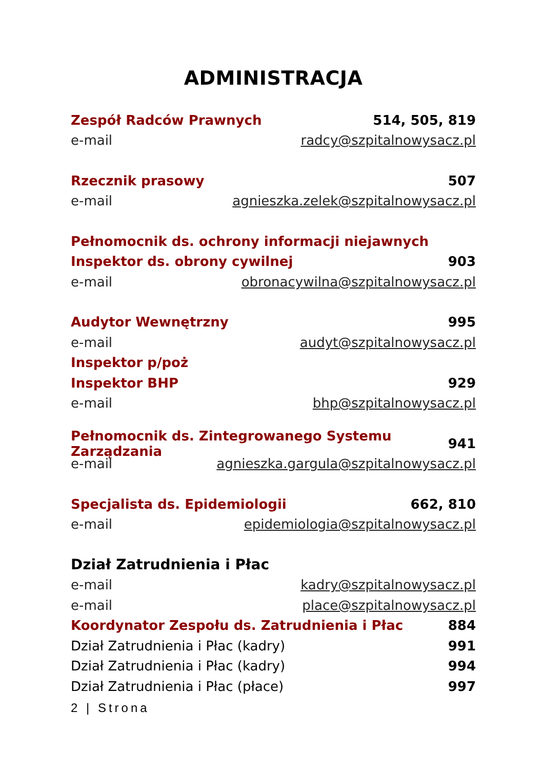ADMINISTRACJA
Zespół Radców Prawnych 514, 505, 819
e-mail radcy@szpitalnowysacz.pl
Rzecznik prasowy 507
e-mail agnieszka.zelek@szpitalnowysacz.pl
Pełnomocnik ds. ochrony informacji niejawnych
Inspektor ds. obrony cywilnej 903
e-mail obronacywilna@szpitalnowysacz.pl
Audytor Wewnętrzny 995
e-mail audyt@szpitalnowysacz.pl
Inspektor p/poż
Inspektor BHP 929
e-mail bhp@szpitalnowysacz.pl
Pełnomocnik ds. Zintegrowanego Systemu Zarządzania 941
e-mail agnieszka.gargula@szpitalnowysacz.pl
Specjalista ds. Epidemiologii 662, 810
e-mail epidemiologia@szpitalnowysacz.pl
Dział Zatrudnienia i Płac
e-mail kadry@szpitalnowysacz.pl
e-mail place@szpitalnowysacz.pl
Koordynator Zespołu ds. Zatrudnienia i Płac 884
Dział Zatrudnienia i Płac (kadry) 991
Dział Zatrudnienia i Płac (kadry) 994
Dział Zatrudnienia i Płac (płace) 997
2 | Strona